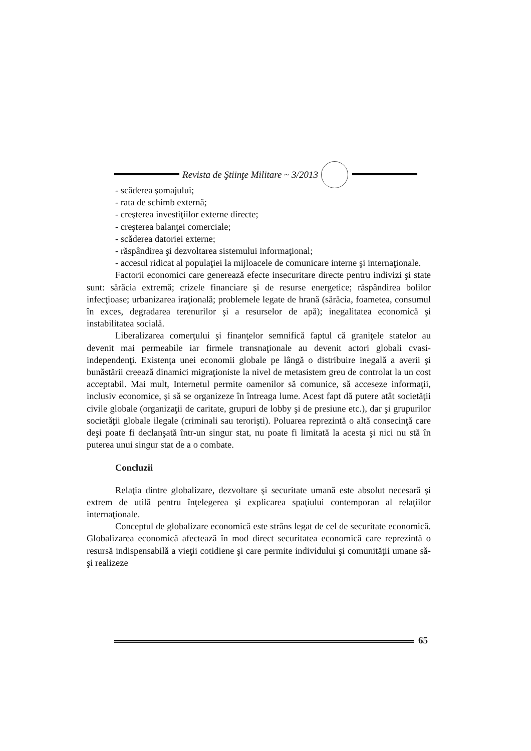Revista de Ştiinţe Militare ~ 3/2013
- scăderea şomajului;
- rata de schimb externă;
- creşterea investiţiilor externe directe;
- creşterea balanţei comerciale;
- scăderea datoriei externe;
- răspândirea şi dezvoltarea sistemului informaţional;
- accesul ridicat al populaţiei la mijloacele de comunicare interne şi internaţionale.
Factorii economici care generează efecte insecuritare directe pentru indivizi şi state sunt: sărăcia extremă; crizele financiare şi de resurse energetice; răspândirea bolilor infecţioase; urbanizarea iraţională; problemele legate de hrană (sărăcia, foametea, consumul în exces, degradarea terenurilor şi a resurselor de apă); inegalitatea economică şi instabilitatea socială.
Liberalizarea comerţului şi finanţelor semnifică faptul că graniţele statelor au devenit mai permeabile iar firmele transnaţionale au devenit actori globali cvasi-independenţi. Existenţa unei economii globale pe lângă o distribuire inegală a averii şi bunăstării creează dinamici migraţioniste la nivel de metasistem greu de controlat la un cost acceptabil. Mai mult, Internetul permite oamenilor să comunice, să acceseze informaţii, inclusiv economice, şi să se organizeze în întreaga lume. Acest fapt dă putere atât societăţii civile globale (organizaţii de caritate, grupuri de lobby şi de presiune etc.), dar şi grupurilor societăţii globale ilegale (criminali sau terorişti). Poluarea reprezintă o altă consecinţă care deşi poate fi declanşată într-un singur stat, nu poate fi limitată la acesta şi nici nu stă în puterea unui singur stat de a o combate.
Concluzii
Relaţia dintre globalizare, dezvoltare şi securitate umană este absolut necesară şi extrem de utilă pentru înţelegerea şi explicarea spaţiului contemporan al relaţiilor internaţionale.
Conceptul de globalizare economică este strâns legat de cel de securitate economică. Globalizarea economică afectează în mod direct securitatea economică care reprezintă o resursă indispensabilă a vieţii cotidiene şi care permite individului şi comunităţii umane să-şi realizeze
65